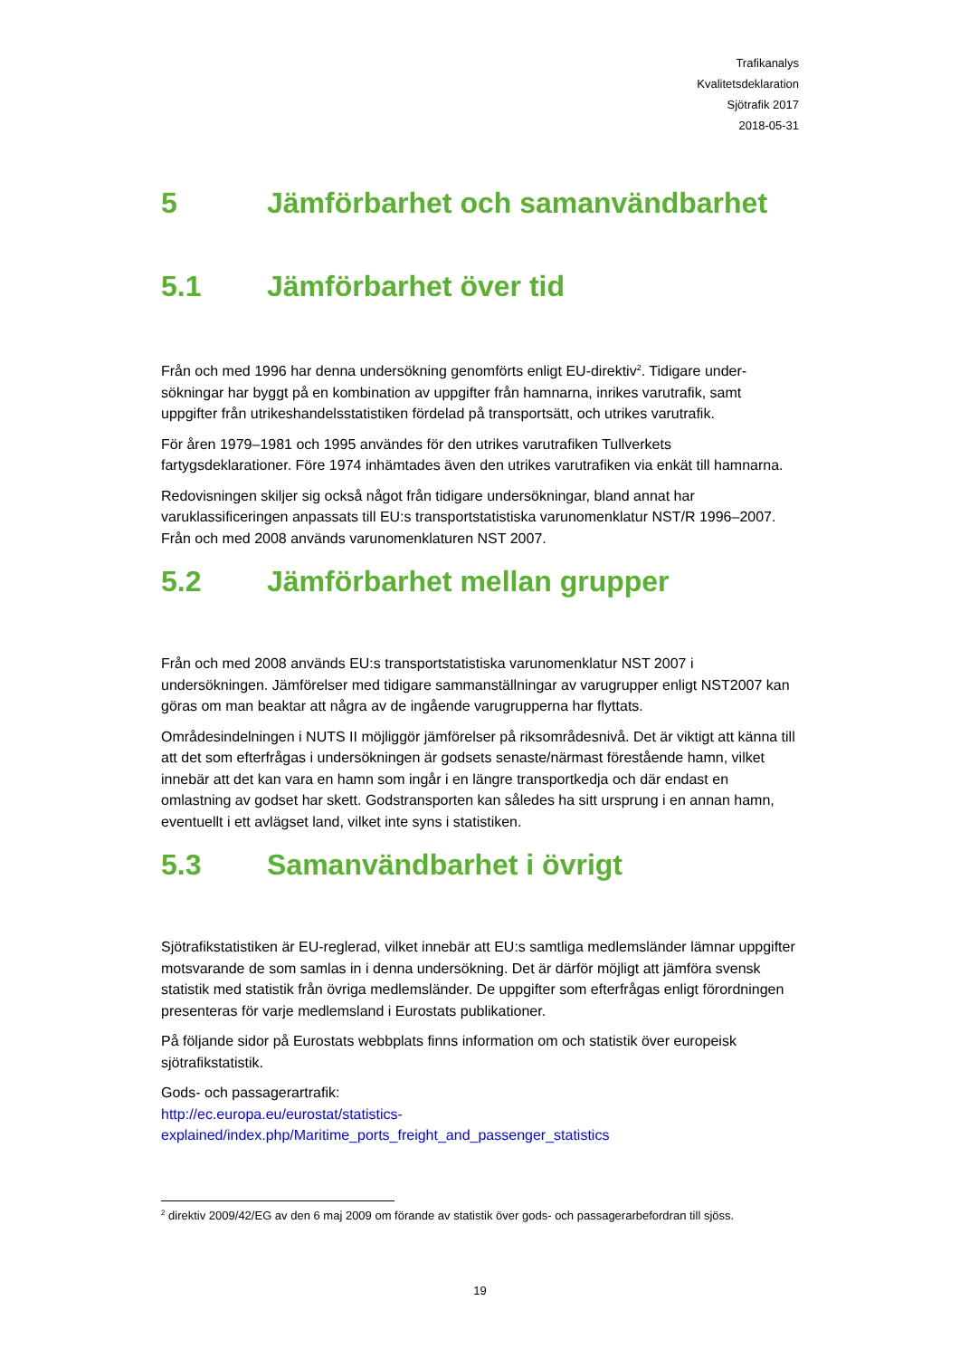Trafikanalys
Kvalitetsdeklaration
Sjötrafik 2017
2018-05-31
5 Jämförbarhet och samanvändbarhet
5.1 Jämförbarhet över tid
Från och med 1996 har denna undersökning genomförts enligt EU-direktiv<sup>2</sup>. Tidigare under-sökningar har byggt på en kombination av uppgifter från hamnarna, inrikes varutrafik, samt uppgifter från utrikeshandelsstatistiken fördelad på transportsätt, och utrikes varutrafik.
För åren 1979–1981 och 1995 användes för den utrikes varutrafiken Tullverkets fartygsdeklarationer. Före 1974 inhämtades även den utrikes varutrafiken via enkät till hamnarna.
Redovisningen skiljer sig också något från tidigare undersökningar, bland annat har varuklassificeringen anpassats till EU:s transportstatistiska varunomenklatur NST/R 1996–2007. Från och med 2008 används varunomenklaturen NST 2007.
5.2 Jämförbarhet mellan grupper
Från och med 2008 används EU:s transportstatistiska varunomenklatur NST 2007 i undersökningen. Jämförelser med tidigare sammanställningar av varugrupper enligt NST2007 kan göras om man beaktar att några av de ingående varugrupperna har flyttats.
Områdesindelningen i NUTS II möjliggör jämförelser på riksområdesnivå. Det är viktigt att känna till att det som efterfrågas i undersökningen är godsets senaste/närmast förestående hamn, vilket innebär att det kan vara en hamn som ingår i en längre transportkedja och där endast en omlastning av godset har skett. Godstransporten kan således ha sitt ursprung i en annan hamn, eventuellt i ett avlägset land, vilket inte syns i statistiken.
5.3 Samanvändbarhet i övrigt
Sjötrafikstatistiken är EU-reglerad, vilket innebär att EU:s samtliga medlemsländer lämnar uppgifter motsvarande de som samlas in i denna undersökning. Det är därför möjligt att jämföra svensk statistik med statistik från övriga medlemsländer. De uppgifter som efterfrågas enligt förordningen presenteras för varje medlemsland i Eurostats publikationer.
På följande sidor på Eurostats webbplats finns information om och statistik över europeisk sjötrafikstatistik.
Gods- och passagerartrafik:
http://ec.europa.eu/eurostat/statistics-
explained/index.php/Maritime_ports_freight_and_passenger_statistics
<sup>2</sup> direktiv 2009/42/EG av den 6 maj 2009 om förande av statistik över gods- och passagerarbefordran till sjöss.
19